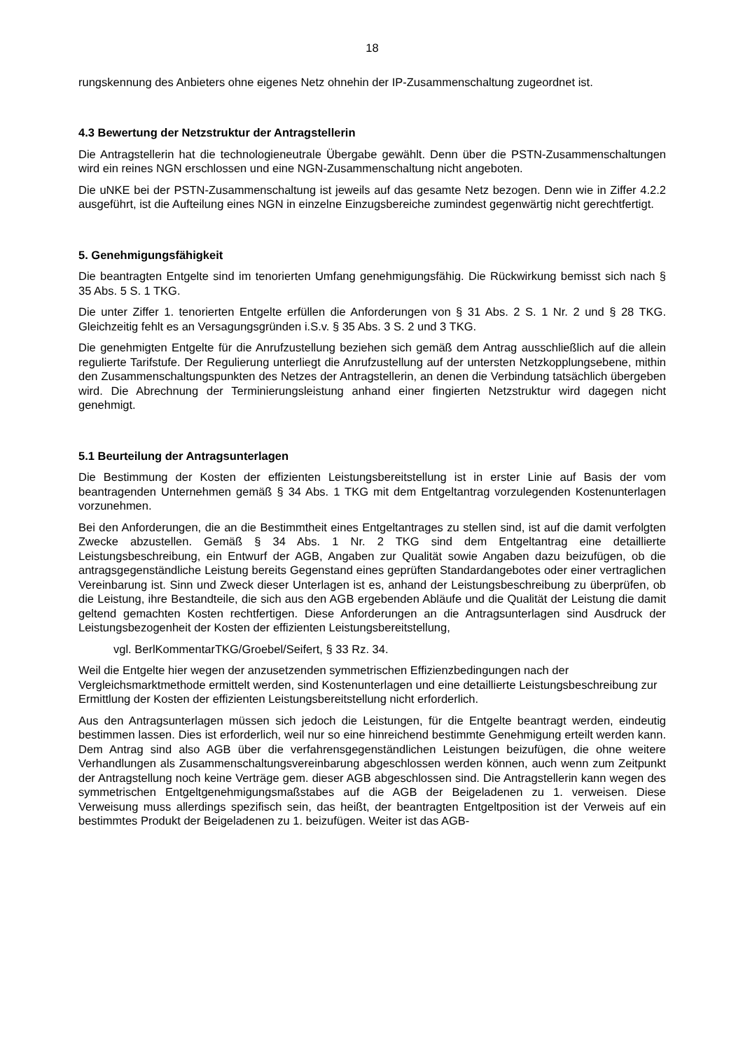18
rungskennung des Anbieters ohne eigenes Netz ohnehin der IP-Zusammenschaltung zugeordnet ist.
4.3 Bewertung der Netzstruktur der Antragstellerin
Die Antragstellerin hat die technologieneutrale Übergabe gewählt. Denn über die PSTN-Zusammenschaltungen wird ein reines NGN erschlossen und eine NGN-Zusammenschaltung nicht angeboten.
Die uNKE bei der PSTN-Zusammenschaltung ist jeweils auf das gesamte Netz bezogen. Denn wie in Ziffer 4.2.2 ausgeführt, ist die Aufteilung eines NGN in einzelne Einzugsbereiche zumindest gegenwärtig nicht gerechtfertigt.
5. Genehmigungsfähigkeit
Die beantragten Entgelte sind im tenorierten Umfang genehmigungsfähig. Die Rückwirkung bemisst sich nach § 35 Abs. 5 S. 1 TKG.
Die unter Ziffer 1. tenorierten Entgelte erfüllen die Anforderungen von § 31 Abs. 2 S. 1 Nr. 2 und § 28 TKG. Gleichzeitig fehlt es an Versagungsgründen i.S.v. § 35 Abs. 3 S. 2 und 3 TKG.
Die genehmigten Entgelte für die Anrufzustellung beziehen sich gemäß dem Antrag ausschließlich auf die allein regulierte Tarifstufe. Der Regulierung unterliegt die Anrufzustellung auf der untersten Netzkopplungsebene, mithin den Zusammenschaltungspunkten des Netzes der Antragstellerin, an denen die Verbindung tatsächlich übergeben wird. Die Abrechnung der Terminierungsleistung anhand einer fingierten Netzstruktur wird dagegen nicht genehmigt.
5.1 Beurteilung der Antragsunterlagen
Die Bestimmung der Kosten der effizienten Leistungsbereitstellung ist in erster Linie auf Basis der vom beantragenden Unternehmen gemäß § 34 Abs. 1 TKG mit dem Entgeltantrag vorzulegenden Kostenunterlagen vorzunehmen.
Bei den Anforderungen, die an die Bestimmtheit eines Entgeltantrages zu stellen sind, ist auf die damit verfolgten Zwecke abzustellen. Gemäß § 34 Abs. 1 Nr. 2 TKG sind dem Entgeltantrag eine detaillierte Leistungsbeschreibung, ein Entwurf der AGB, Angaben zur Qualität sowie Angaben dazu beizufügen, ob die antragsgegenständliche Leistung bereits Gegenstand eines geprüften Standardangebotes oder einer vertraglichen Vereinbarung ist. Sinn und Zweck dieser Unterlagen ist es, anhand der Leistungsbeschreibung zu überprüfen, ob die Leistung, ihre Bestandteile, die sich aus den AGB ergebenden Abläufe und die Qualität der Leistung die damit geltend gemachten Kosten rechtfertigen. Diese Anforderungen an die Antragsunterlagen sind Ausdruck der Leistungsbezogenheit der Kosten der effizienten Leistungsbereitstellung,
vgl. BerlKommentarTKG/Groebel/Seifert, § 33 Rz. 34.
Weil die Entgelte hier wegen der anzusetzenden symmetrischen Effizienzbedingungen nach der Vergleichsmarktmethode ermittelt werden, sind Kostenunterlagen und eine detaillierte Leistungsbeschreibung zur Ermittlung der Kosten der effizienten Leistungsbereitstellung nicht erforderlich.
Aus den Antragsunterlagen müssen sich jedoch die Leistungen, für die Entgelte beantragt werden, eindeutig bestimmen lassen. Dies ist erforderlich, weil nur so eine hinreichend bestimmte Genehmigung erteilt werden kann. Dem Antrag sind also AGB über die verfahrensgegenständlichen Leistungen beizufügen, die ohne weitere Verhandlungen als Zusammenschaltungsvereinbarung abgeschlossen werden können, auch wenn zum Zeitpunkt der Antragstellung noch keine Verträge gem. dieser AGB abgeschlossen sind. Die Antragstellerin kann wegen des symmetrischen Entgeltgenehmigungsmaßstabes auf die AGB der Beigeladenen zu 1. verweisen. Diese Verweisung muss allerdings spezifisch sein, das heißt, der beantragten Entgeltposition ist der Verweis auf ein bestimmtes Produkt der Beigeladenen zu 1. beizufügen. Weiter ist das AGB-